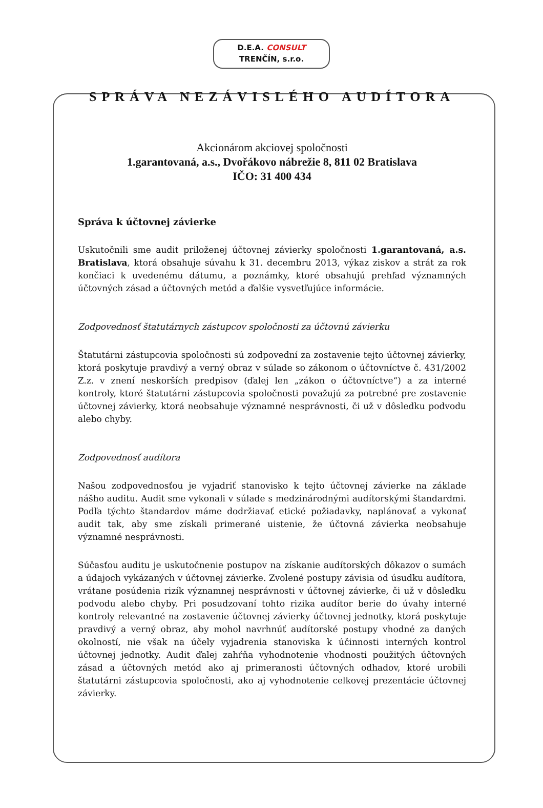D.E.A. CONSULT
TRENČÍN, s.r.o.
SPRÁVA NEZÁVISLÉHO AUDÍTORA
Akcionárom akciovej spoločnosti
1.garantovaná, a.s., Dvořákovo nábrežie 8, 811 02 Bratislava
IČO: 31 400 434
Správa k účtovnej závierke
Uskutočnili sme audit priloženej účtovnej závierky spoločnosti 1.garantovaná, a.s. Bratislava, ktorá obsahuje súvahu k 31. decembru 2013, výkaz ziskov a strát za rok končiaci k uvedenému dátumu, a poznámky, ktoré obsahujú prehľad významných účtovných zásad a účtovných metód a ďalšie vysvetľujúce informácie.
Zodpovednosť štatutárnych zástupcov spoločnosti za účtovnú závierku
Štatutárni zástupcovia spoločnosti sú zodpovední za zostavenie tejto účtovnej závierky, ktorá poskytuje pravdivý a verný obraz v súlade so zákonom o účtovníctve č. 431/2002 Z.z. v znení neskorších predpisov (ďalej len „zákon o účtovníctve“) a za interné kontroly, ktoré štatutárni zástupcovia spoločnosti považujú za potrebné pre zostavenie účtovnej závierky, ktorá neobsahuje významné nesprávnosti, či už v dôsledku podvodu alebo chyby.
Zodpovednosť audítora
Našou zodpovednosťou je vyjadriť stanovisko k tejto účtovnej závierke na základe nášho auditu. Audit sme vykonali v súlade s medzinárodnými audítorskými štandardmi. Podľa týchto štandardov máme dodržiavať etické požiadavky, naplánovať a vykonať audit tak, aby sme získali primerané uistenie, že účtovná závierka neobsahuje významné nesprávnosti.
Súčasťou auditu je uskutočnenie postupov na získanie audítorských dôkazov o sumách a údajoch vykázaných v účtovnej závierke. Zvolené postupy závisia od úsudku audítora, vrátane posúdenia rizík významnej nesprávnosti v účtovnej závierke, či už v dôsledku podvodu alebo chyby. Pri posudzovaní tohto rizika audítor berie do úvahy interné kontroly relevantné na zostavenie účtovnej závierky účtovnej jednotky, ktorá poskytuje pravdivý a verný obraz, aby mohol navrhnúť audítorské postupy vhodné za daných okolností, nie však na účely vyjadrenia stanoviska k účinnosti interných kontrol účtovnej jednotky. Audit ďalej zahŕňa vyhodnotenie vhodnosti použitých účtovných zásad a účtovných metód ako aj primeranosti účtovných odhadov, ktoré urobili štatutárni zástupcovia spoločnosti, ako aj vyhodnotenie celkovej prezentácie účtovnej závierky.